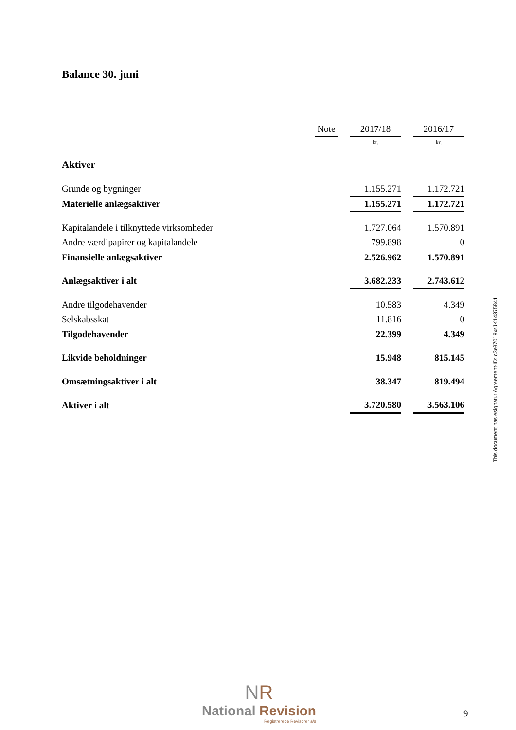Balance 30. juni
| | Note | | 2017/18 | | 2016/17 |
| --- | --- | --- | --- | --- | --- |
| | | | kr. | | kr. |
| Aktiver | | | | | |
| Grunde og bygninger | | | 1.155.271 | | 1.172.721 |
| Materielle anlægsaktiver | | | 1.155.271 | | 1.172.721 |
| Kapitalandele i tilknyttede virksomheder | | | 1.727.064 | | 1.570.891 |
| Andre værdipapirer og kapitalandele | | | 799.898 | | 0 |
| Finansielle anlægsaktiver | | | 2.526.962 | | 1.570.891 |
| Anlægsaktiver i alt | | | 3.682.233 | | 2.743.612 |
| Andre tilgodehavender | | | 10.583 | | 4.349 |
| Selskabsskat | | | 11.816 | | 0 |
| Tilgodehavender | | | 22.399 | | 4.349 |
| Likvide beholdninger | | | 15.948 | | 815.145 |
| Omsætningsaktiver i alt | | | 38.347 | | 819.494 |
| Aktiver i alt | | | 3.720.580 | | 3.563.106 |
This document has esignatur Agreement-ID: c3e87019xsJK14375841
NR
National Revision
Registrerede Revisorer a/s
9